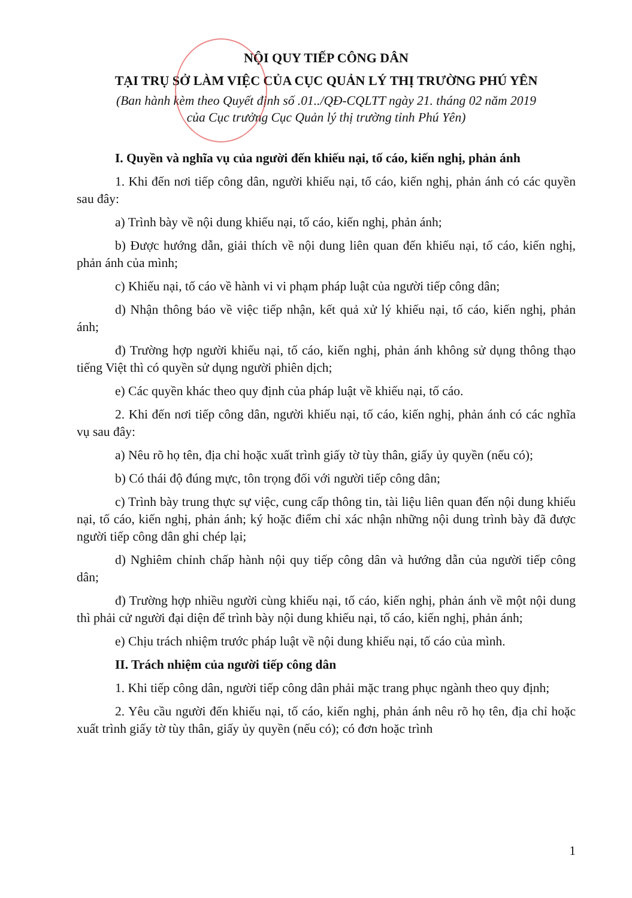NỘI QUY TIẾP CÔNG DÂN
TẠI TRỤ SỞ LÀM VIỆC CỦA CỤC QUẢN LÝ THỊ TRƯỜNG PHÚ YÊN
(Ban hành kèm theo Quyết định số .01../QĐ-CQLTT ngày 21. tháng 02 năm 2019
của Cục trưởng Cục Quản lý thị trường tỉnh Phú Yên)
I. Quyền và nghĩa vụ của người đến khiếu nại, tố cáo, kiến nghị, phản ánh
1. Khi đến nơi tiếp công dân, người khiếu nại, tố cáo, kiến nghị, phản ánh có các quyền sau đây:
a) Trình bày về nội dung khiếu nại, tố cáo, kiến nghị, phản ánh;
b) Được hướng dẫn, giải thích về nội dung liên quan đến khiếu nại, tố cáo, kiến nghị, phản ánh của mình;
c) Khiếu nại, tố cáo về hành vi vi phạm pháp luật của người tiếp công dân;
d) Nhận thông báo về việc tiếp nhận, kết quả xử lý khiếu nại, tố cáo, kiến nghị, phản ánh;
đ) Trường hợp người khiếu nại, tố cáo, kiến nghị, phản ánh không sử dụng thông thạo tiếng Việt thì có quyền sử dụng người phiên dịch;
e) Các quyền khác theo quy định của pháp luật về khiếu nại, tố cáo.
2. Khi đến nơi tiếp công dân, người khiếu nại, tố cáo, kiến nghị, phản ánh có các nghĩa vụ sau đây:
a) Nêu rõ họ tên, địa chỉ hoặc xuất trình giấy tờ tùy thân, giấy ủy quyền (nếu có);
b) Có thái độ đúng mực, tôn trọng đối với người tiếp công dân;
c) Trình bày trung thực sự việc, cung cấp thông tin, tài liệu liên quan đến nội dung khiếu nại, tố cáo, kiến nghị, phản ánh; ký hoặc điểm chỉ xác nhận những nội dung trình bày đã được người tiếp công dân ghi chép lại;
d) Nghiêm chỉnh chấp hành nội quy tiếp công dân và hướng dẫn của người tiếp công dân;
đ) Trường hợp nhiều người cùng khiếu nại, tố cáo, kiến nghị, phản ánh về một nội dung thì phải cử người đại diện để trình bày nội dung khiếu nại, tố cáo, kiến nghị, phản ánh;
e) Chịu trách nhiệm trước pháp luật về nội dung khiếu nại, tố cáo của mình.
II. Trách nhiệm của người tiếp công dân
1. Khi tiếp công dân, người tiếp công dân phải mặc trang phục ngành theo quy định;
2. Yêu cầu người đến khiếu nại, tố cáo, kiến nghị, phản ánh nêu rõ họ tên, địa chỉ hoặc xuất trình giấy tờ tùy thân, giấy ủy quyền (nếu có); có đơn hoặc trình
1